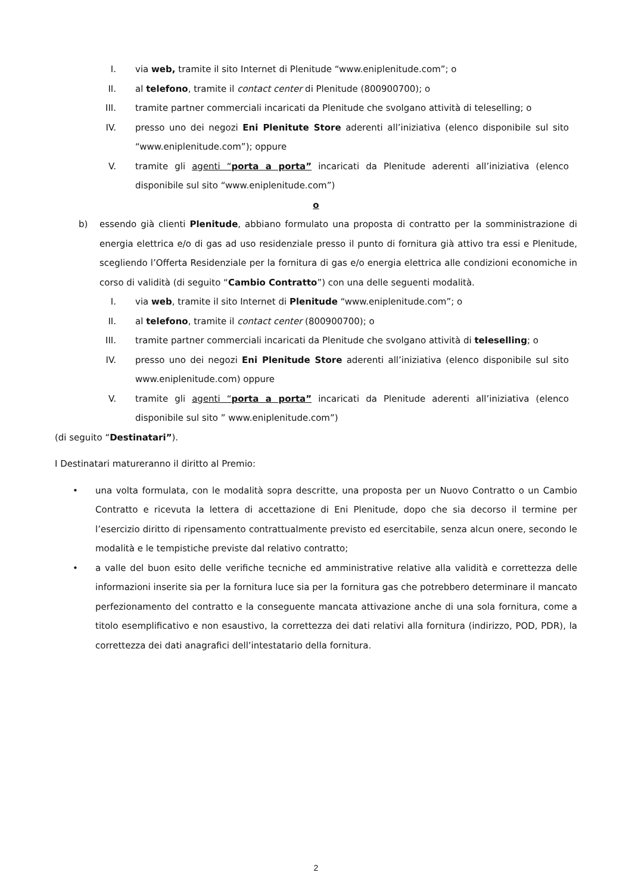I. via web, tramite il sito Internet di Plenitude “www.eniplenitude.com”; o
II. al telefono, tramite il contact center di Plenitude (800900700); o
III. tramite partner commerciali incaricati da Plenitude che svolgano attività di teleselling; o
IV. presso uno dei negozi Eni Plenitute Store aderenti all’iniziativa (elenco disponibile sul sito “www.eniplenitude.com”); oppure
V. tramite gli agenti “porta a porta” incaricati da Plenitude aderenti all’iniziativa (elenco disponibile sul sito “www.eniplenitude.com”)
o
b) essendo già clienti Plenitude, abbiano formulato una proposta di contratto per la somministrazione di energia elettrica e/o di gas ad uso residenziale presso il punto di fornitura già attivo tra essi e Plenitude, scegliendo l’Offerta Residenziale per la fornitura di gas e/o energia elettrica alle condizioni economiche in corso di validità (di seguito “Cambio Contratto”) con una delle seguenti modalità.
I. via web, tramite il sito Internet di Plenitude “www.eniplenitude.com”; o
II. al telefono, tramite il contact center (800900700); o
III. tramite partner commerciali incaricati da Plenitude che svolgano attività di teleselling; o
IV. presso uno dei negozi Eni Plenitude Store aderenti all’iniziativa (elenco disponibile sul sito www.eniplenitude.com) oppure
V. tramite gli agenti “porta a porta” incaricati da Plenitude aderenti all’iniziativa (elenco disponibile sul sito ” www.eniplenitude.com”)
(di seguito “Destinatari”).
I Destinatari matureranno il diritto al Premio:
• una volta formulata, con le modalità sopra descritte, una proposta per un Nuovo Contratto o un Cambio Contratto e ricevuta la lettera di accettazione di Eni Plenitude, dopo che sia decorso il termine per l’esercizio diritto di ripensamento contrattualmente previsto ed esercitabile, senza alcun onere, secondo le modalità e le tempistiche previste dal relativo contratto;
• a valle del buon esito delle verifiche tecniche ed amministrative relative alla validità e correttezza delle informazioni inserite sia per la fornitura luce sia per la fornitura gas che potrebbero determinare il mancato perfezionamento del contratto e la conseguente mancata attivazione anche di una sola fornitura, come a titolo esemplificativo e non esaustivo, la correttezza dei dati relativi alla fornitura (indirizzo, POD, PDR), la correttezza dei dati anagrafici dell’intestatario della fornitura.
2